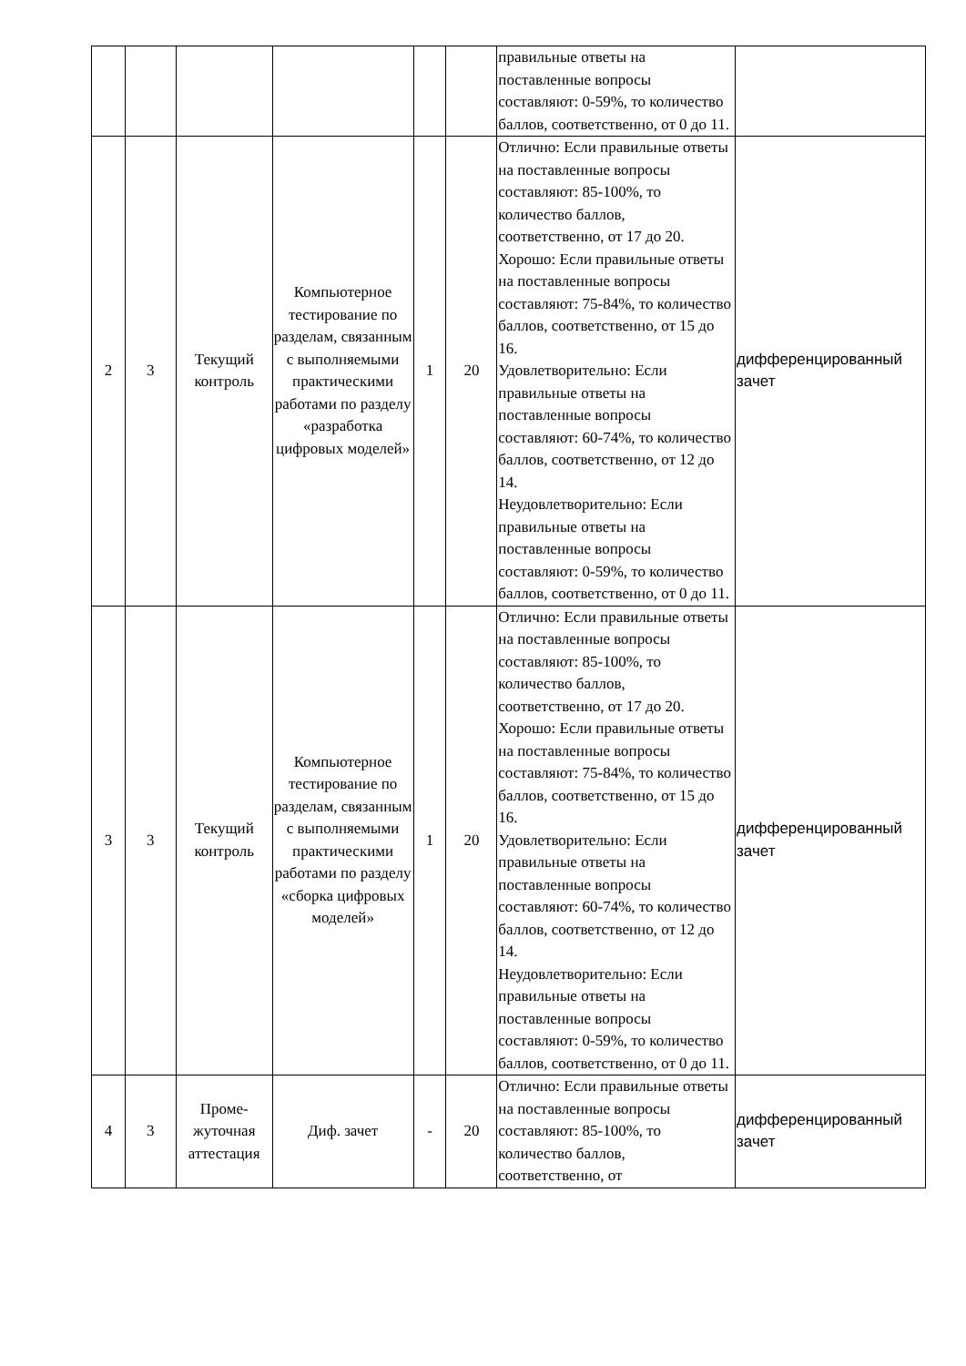| | | | | | | правильные ответы на поставленные вопросы составляют: 0-59%, то количество баллов, соответственно, от 0 до 11. | |
| 2 | 3 | Текущий контроль | Компьютерное тестирование по разделам, связанным с выполняемыми практическими работами по разделу «разработка цифровых моделей» | 1 | 20 | Отлично: Если правильные ответы на поставленные вопросы составляют: 85-100%, то количество баллов, соответственно, от 17 до 20. Хорошо: Если правильные ответы на поставленные вопросы составляют: 75-84%, то количество баллов, соответственно, от 15 до 16. Удовлетворительно: Если правильные ответы на поставленные вопросы составляют: 60-74%, то количество баллов, соответственно, от 12 до 14. Неудовлетворительно: Если правильные ответы на поставленные вопросы составляют: 0-59%, то количество баллов, соответственно, от 0 до 11. | дифференцированный зачет |
| 3 | 3 | Текущий контроль | Компьютерное тестирование по разделам, связанным с выполняемыми практическими работами по разделу «сборка цифровых моделей» | 1 | 20 | Отлично: Если правильные ответы на поставленные вопросы составляют: 85-100%, то количество баллов, соответственно, от 17 до 20. Хорошо: Если правильные ответы на поставленные вопросы составляют: 75-84%, то количество баллов, соответственно, от 15 до 16. Удовлетворительно: Если правильные ответы на поставленные вопросы составляют: 60-74%, то количество баллов, соответственно, от 12 до 14. Неудовлетворительно: Если правильные ответы на поставленные вопросы составляют: 0-59%, то количество баллов, соответственно, от 0 до 11. | дифференцированный зачет |
| 4 | 3 | Проме-жуточная аттестация | Диф. зачет | - | 20 | Отлично: Если правильные ответы на поставленные вопросы составляют: 85-100%, то количество баллов, соответственно, от | дифференцированный зачет |